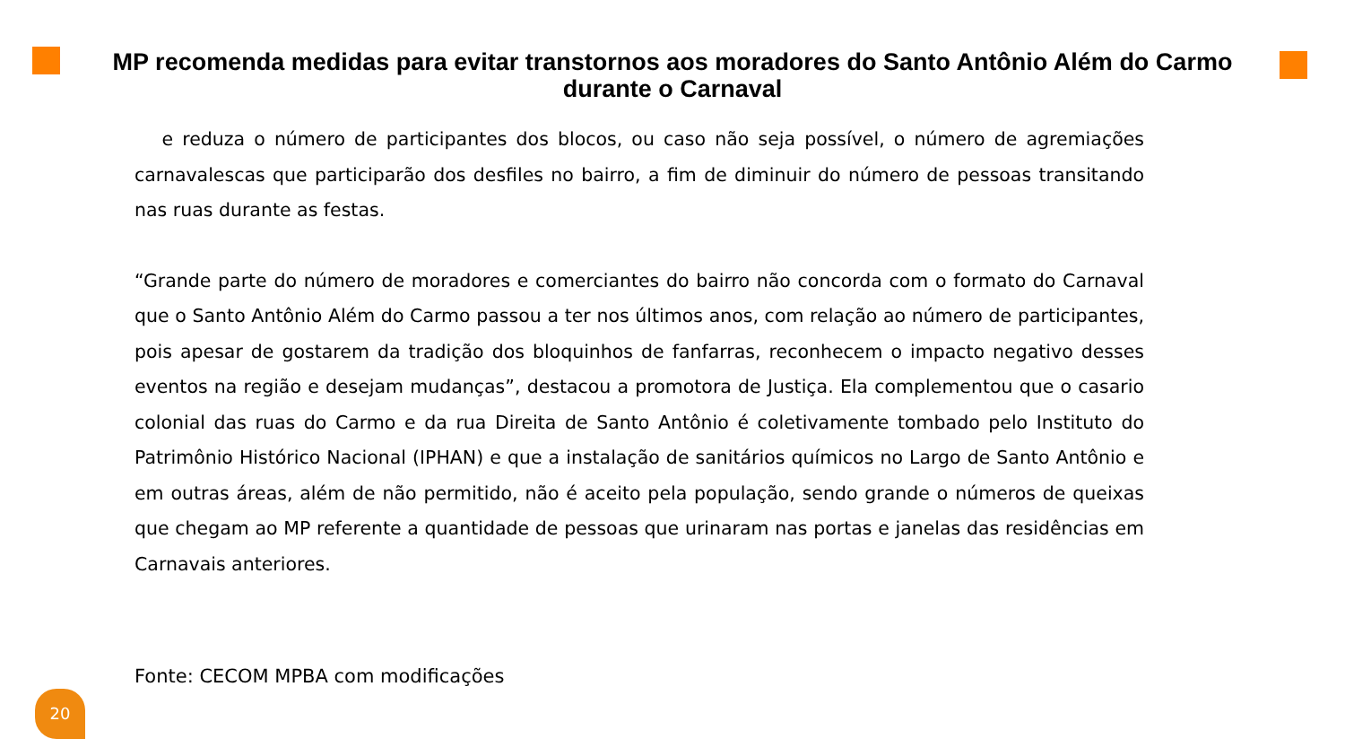MP recomenda medidas para evitar transtornos aos moradores do Santo Antônio Além do Carmo durante o Carnaval
e reduza o número de participantes dos blocos, ou caso não seja possível, o número de agremiações carnavalescas que participarão dos desfiles no bairro, a fim de diminuir do número de pessoas transitando nas ruas durante as festas.
“Grande parte do número de moradores e comerciantes do bairro não concorda com o formato do Carnaval que o Santo Antônio Além do Carmo passou a ter nos últimos anos, com relação ao número de participantes, pois apesar de gostarem da tradição dos bloquinhos de fanfarras, reconhecem o impacto negativo desses eventos na região e desejam mudanças”, destacou a promotora de Justiça. Ela complementou que o casario colonial das ruas do Carmo e da rua Direita de Santo Antônio é coletivamente tombado pelo Instituto do Patrimônio Histórico Nacional (IPHAN) e que a instalação de sanitários químicos no Largo de Santo Antônio e em outras áreas, além de não permitido, não é aceito pela população, sendo grande o números de queixas que chegam ao MP referente a quantidade de pessoas que urinaram nas portas e janelas das residências em Carnavais anteriores.
Fonte: CECOM MPBA com modificações
20